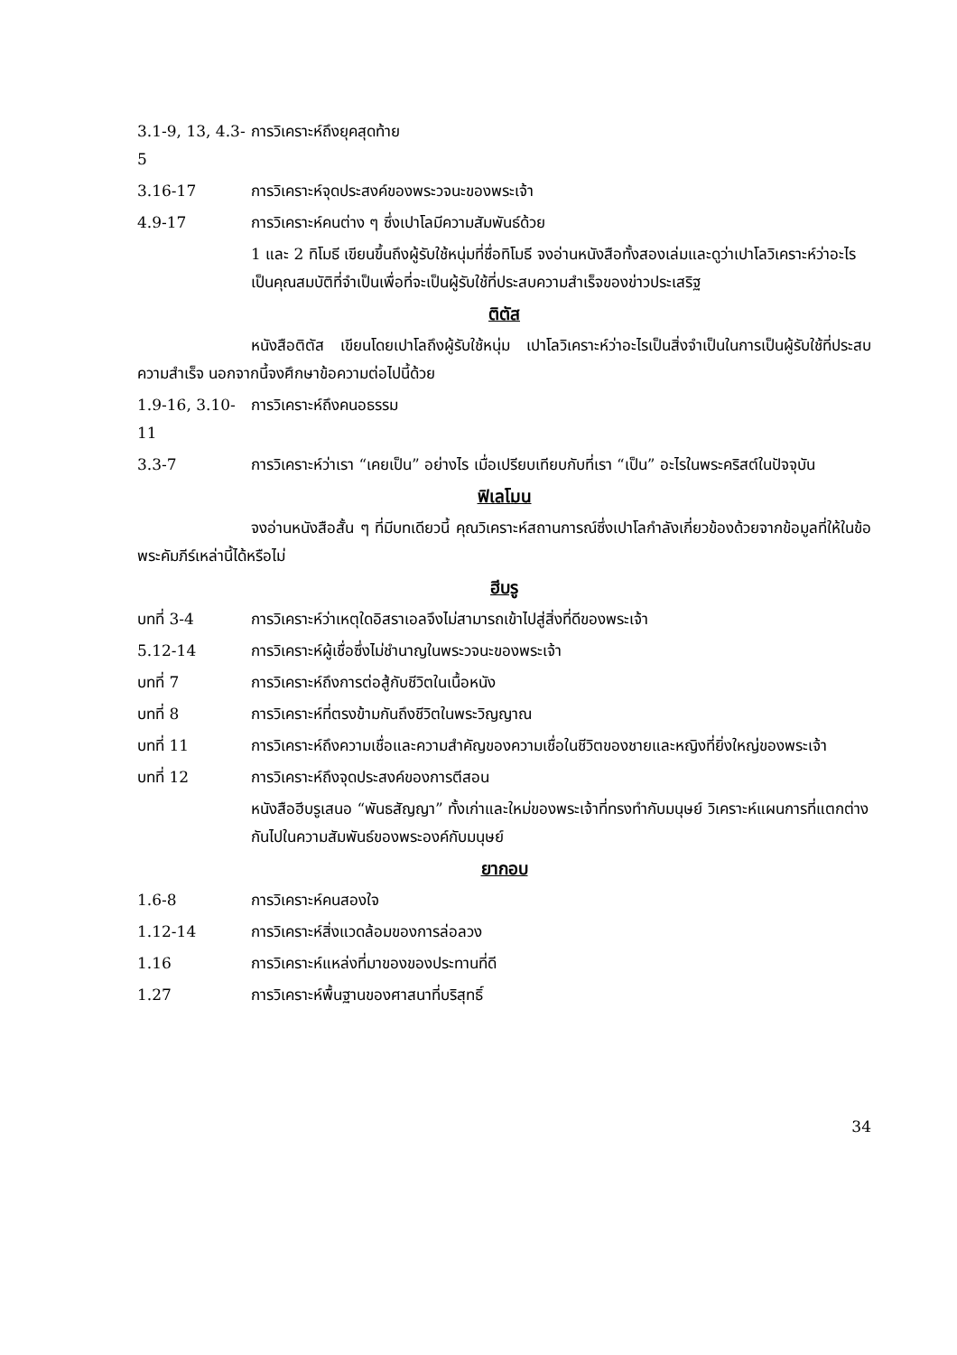3.1-9, 13, 4.3-5 การวิเคราะห์ถึงยุคสุดท้าย
3.16-17 การวิเคราะห์จุดประสงค์ของพระวจนะของพระเจ้า
4.9-17 การวิเคราะห์คนต่าง ๆ ซึ่งเปาโลมีความสัมพันธ์ด้วย
1 และ 2 ทิโมธี เขียนขึ้นถึงผู้รับใช้หนุ่มที่ชื่อทิโมธี จงอ่านหนังสือทั้งสองเล่มและดูว่าเปาโลวิเคราะห์ว่าอะไรเป็นคุณสมบัติที่จำเป็นเพื่อที่จะเป็นผู้รับใช้ที่ประสบความสำเร็จของข่าวประเสริฐ
ติตัส
หนังสือติตัส เขียนโดยเปาโลถึงผู้รับใช้หนุ่ม เปาโลวิเคราะห์ว่าอะไรเป็นสิ่งจำเป็นในการเป็นผู้รับใช้ที่ประสบความสำเร็จ นอกจากนี้จงศึกษาข้อความต่อไปนี้ด้วย
1.9-16, 3.10-11 การวิเคราะห์ถึงคนอธรรม
3.3-7 การวิเคราะห์ว่าเรา “เคยเป็น” อย่างไร เมื่อเปรียบเทียบกับที่เรา “เป็น” อะไรในพระคริสต์ในปัจจุบัน
ฟิเลโมน
จงอ่านหนังสือสั้น ๆ ที่มีบทเดียวนี้ คุณวิเคราะห์สถานการณ์ซึ่งเปาโลกำลังเกี่ยวข้องด้วยจากข้อมูลที่ให้ในข้อพระคัมภีร์เหล่านี้ได้หรือไม่
ฮีบรู
บทที่ 3-4 การวิเคราะห์ว่าเหตุใดอิสราเอลจึงไม่สามารถเข้าไปสู่สิ่งที่ดีของพระเจ้า
5.12-14 การวิเคราะห์ผู้เชื่อซึ่งไม่ชำนาญในพระวจนะของพระเจ้า
บทที่ 7 การวิเคราะห์ถึงการต่อสู้กับชีวิตในเนื้อหนัง
บทที่ 8 การวิเคราะห์ที่ตรงข้ามกันถึงชีวิตในพระวิญญาณ
บทที่ 11 การวิเคราะห์ถึงความเชื่อและความสำคัญของความเชื่อในชีวิตของชายและหญิงที่ยิ่งใหญ่ของพระเจ้า
บทที่ 12 การวิเคราะห์ถึงจุดประสงค์ของการตีสอน
หนังสือฮีบรูเสนอ “พันธสัญญา” ทั้งเก่าและใหม่ของพระเจ้าที่ทรงทำกับมนุษย์ วิเคราะห์แผนการที่แตกต่างกันไปในความสัมพันธ์ของพระองค์กับมนุษย์
ยากอบ
1.6-8 การวิเคราะห์คนสองใจ
1.12-14 การวิเคราะห์สิ่งแวดล้อมของการล่อลวง
1.16 การวิเคราะห์แหล่งที่มาของของประทานที่ดี
1.27 การวิเคราะห์พื้นฐานของศาสนาที่บริสุทธิ์
34